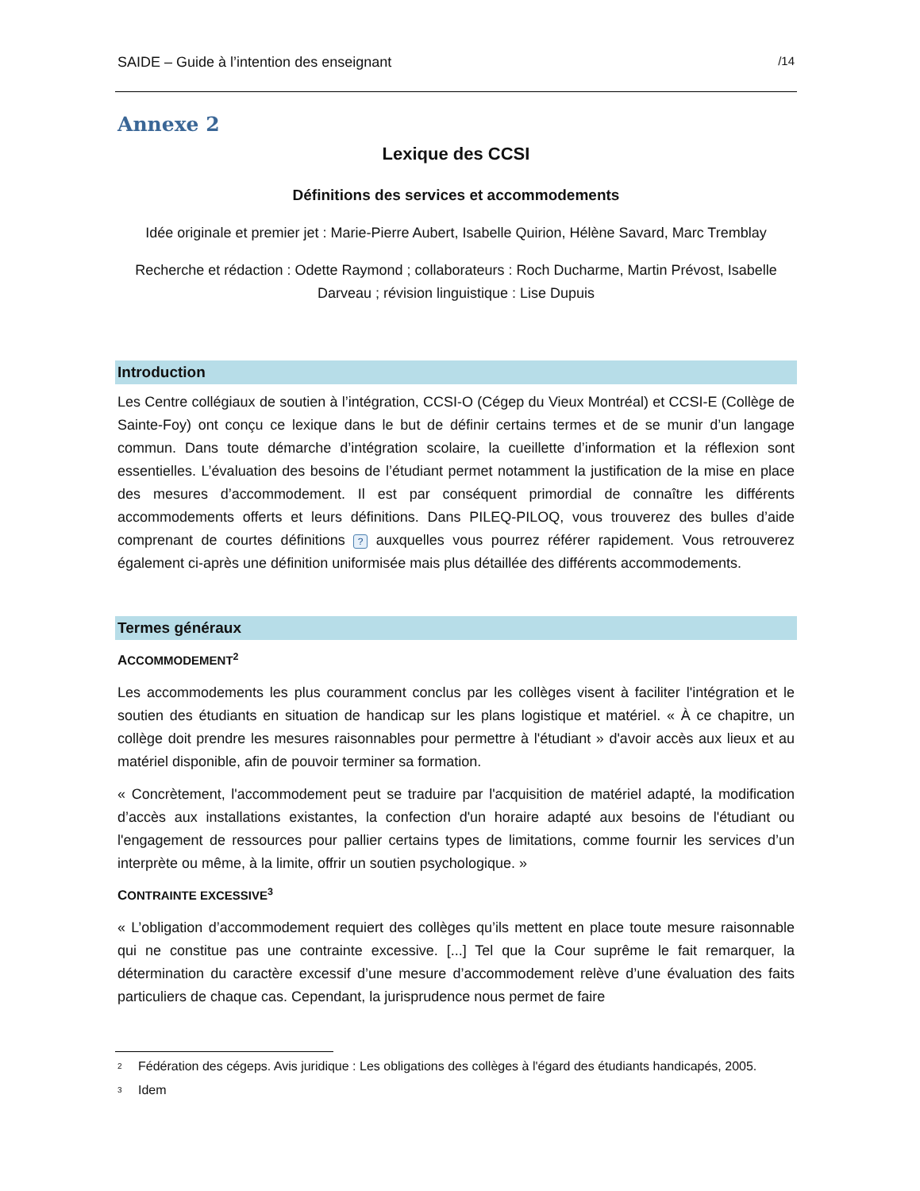SAIDE – Guide à l’intention des enseignant /14
Annexe 2
Lexique des CCSI
Définitions des services et accommodements
Idée originale et premier jet : Marie-Pierre Aubert, Isabelle Quirion, Hélène Savard, Marc Tremblay
Recherche et rédaction : Odette Raymond ; collaborateurs : Roch Ducharme, Martin Prévost, Isabelle Darveau ; révision linguistique : Lise Dupuis
Introduction
Les Centre collégiaux de soutien à l’intégration, CCSI-O (Cégep du Vieux Montréal) et CCSI-E (Collège de Sainte-Foy) ont conçu ce lexique dans le but de définir certains termes et de se munir d’un langage commun. Dans toute démarche d’intégration scolaire, la cueillette d’information et la réflexion sont essentielles. L’évaluation des besoins de l’étudiant permet notamment la justification de la mise en place des mesures d’accommodement. Il est par conséquent primordial de connaître les différents accommodements offerts et leurs définitions. Dans PILEQ-PILOQ, vous trouverez des bulles d’aide comprenant de courtes définitions ? auxquelles vous pourrez référer rapidement. Vous retrouverez également ci-après une définition uniformisée mais plus détaillée des différents accommodements.
Termes généraux
ACCOMMODEMENT<sup>2</sup>
Les accommodements les plus couramment conclus par les collèges visent à faciliter l'intégration et le soutien des étudiants en situation de handicap sur les plans logistique et matériel. « À ce chapitre, un collège doit prendre les mesures raisonnables pour permettre à l'étudiant » d'avoir accès aux lieux et au matériel disponible, afin de pouvoir terminer sa formation.
« Concrètement, l'accommodement peut se traduire par l'acquisition de matériel adapté, la modification d’accès aux installations existantes, la confection d'un horaire adapté aux besoins de l'étudiant ou l'engagement de ressources pour pallier certains types de limitations, comme fournir les services d’un interprète ou même, à la limite, offrir un soutien psychologique. »
CONTRAINTE EXCESSIVE<sup>3</sup>
« L’obligation d’accommodement requiert des collèges qu’ils mettent en place toute mesure raisonnable qui ne constitue pas une contrainte excessive. [...] Tel que la Cour suprême le fait remarquer, la détermination du caractère excessif d’une mesure d’accommodement relève d’une évaluation des faits particuliers de chaque cas. Cependant, la jurisprudence nous permet de faire
<sup>2</sup> Fédération des cégeps. Avis juridique : Les obligations des collèges à l'égard des étudiants handicapés, 2005.
<sup>3</sup> Idem